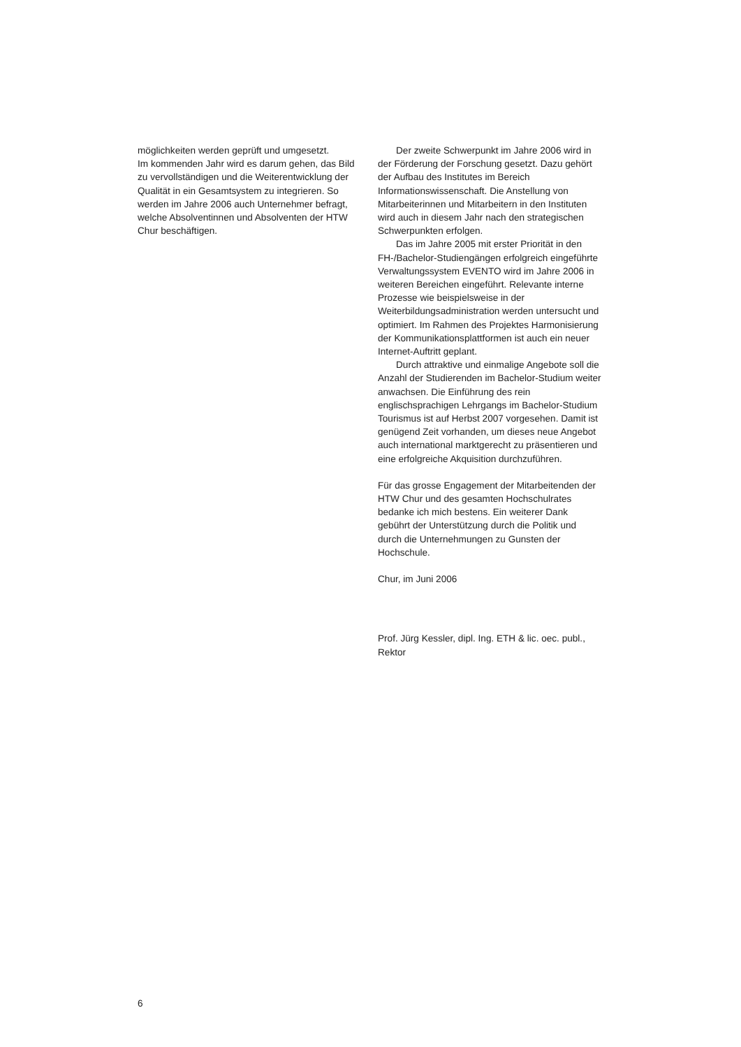möglichkeiten werden geprüft und umgesetzt.
Im kommenden Jahr wird es darum gehen, das Bild zu vervollständigen und die Weiterentwicklung der Qualität in ein Gesamtsystem zu integrieren. So werden im Jahre 2006 auch Unternehmer befragt, welche Absolventinnen und Absolventen der HTW Chur beschäftigen.
Der zweite Schwerpunkt im Jahre 2006 wird in der Förderung der Forschung gesetzt. Dazu gehört der Aufbau des Institutes im Bereich Informationswissenschaft. Die Anstellung von Mitarbeiterinnen und Mitarbeitern in den Instituten wird auch in diesem Jahr nach den strategischen Schwerpunkten erfolgen.
Das im Jahre 2005 mit erster Priorität in den FH-/Bachelor-Studiengängen erfolgreich eingeführte Verwaltungssystem EVENTO wird im Jahre 2006 in weiteren Bereichen eingeführt. Relevante interne Prozesse wie beispielsweise in der Weiterbildungsadministration werden untersucht und optimiert. Im Rahmen des Projektes Harmonisierung der Kommunikationsplattformen ist auch ein neuer Internet-Auftritt geplant.
Durch attraktive und einmalige Angebote soll die Anzahl der Studierenden im Bachelor-Studium weiter anwachsen. Die Einführung des rein englischsprachigen Lehrgangs im Bachelor-Studium Tourismus ist auf Herbst 2007 vorgesehen. Damit ist genügend Zeit vorhanden, um dieses neue Angebot auch international marktgerecht zu präsentieren und eine erfolgreiche Akquisition durchzuführen.
Für das grosse Engagement der Mitarbeitenden der HTW Chur und des gesamten Hochschulrates bedanke ich mich bestens. Ein weiterer Dank gebührt der Unterstützung durch die Politik und durch die Unternehmungen zu Gunsten der Hochschule.
Chur, im Juni 2006
Prof. Jürg Kessler, dipl. Ing. ETH & lic. oec. publ.,
Rektor
6